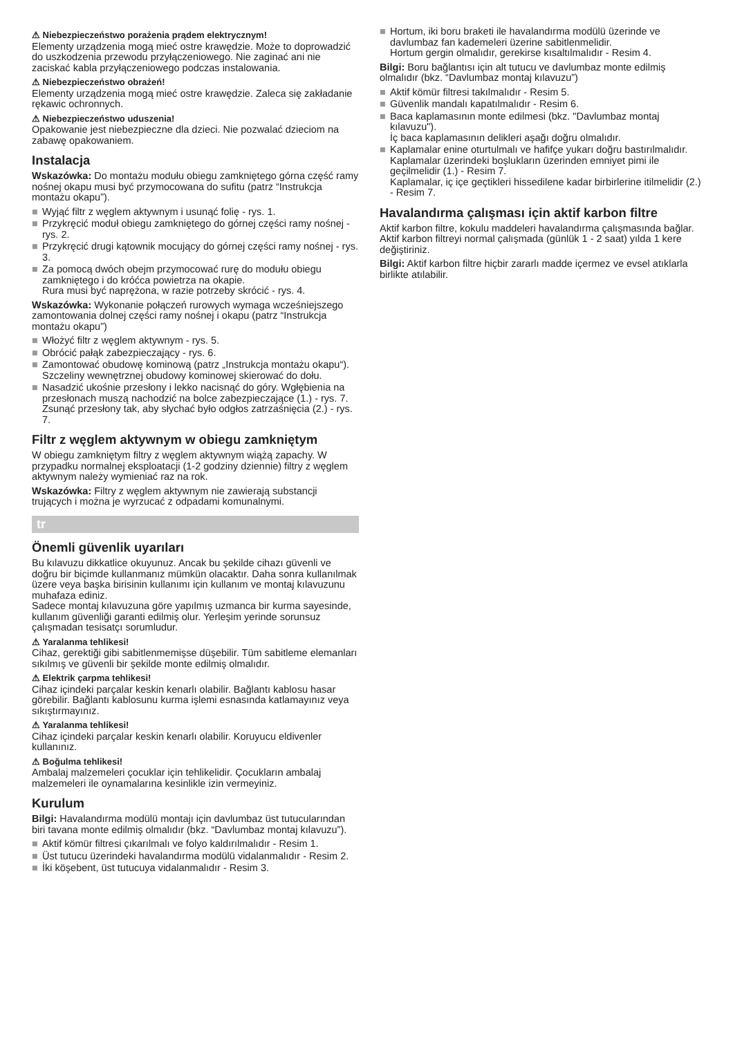⚠ Niebezpieczeństwo porażenia prądem elektrycznym!
Elementy urządzenia mogą mieć ostre krawędzie. Może to doprowadzić do uszkodzenia przewodu przyłączeniowego. Nie zaginać ani nie zaciskać kabla przyłączeniowego podczas instalowania.
⚠ Niebezpieczeństwo obrażeń!
Elementy urządzenia mogą mieć ostre krawędzie. Zaleca się zakładanie rękawic ochronnych.
⚠ Niebezpieczeństwo uduszenia!
Opakowanie jest niebezpieczne dla dzieci. Nie pozwalać dzieciom na zabawę opakowaniem.
Instalacja
Wskazówka: Do montażu modułu obiegu zamkniętego górna część ramy nośnej okapu musi być przymocowana do sufitu (patrz “Instrukcja montażu okapu”).
■ Wyjąć filtr z węglem aktywnym i usunąć folię - rys. 1.
■ Przykręcić moduł obiegu zamkniętego do górnej części ramy nośnej - rys. 2.
■ Przykręcić drugi kątownik mocujący do górnej części ramy nośnej - rys. 3.
■ Za pomocą dwóch obejm przymocować rurę do modułu obiegu zamkniętego i do króćca powietrza na okapie.
Rura musi być naprężona, w razie potrzeby skrócić - rys. 4.
Wskazówka: Wykonanie połączeń rurowych wymaga wcześniejszego zamontowania dolnej części ramy nośnej i okapu (patrz “Instrukcja montażu okapu”)
■ Włożyć filtr z węglem aktywnym - rys. 5.
■ Obrócić pałąk zabezpieczający - rys. 6.
■ Zamontować obudowę kominową (patrz „Instrukcja montażu okapu“).
Szczeliny wewnętrznej obudowy kominowej skierować do dołu.
■ Nasadzić ukośnie przesłony i lekko nacisnąć do góry. Wgłębienia na przesłonach muszą nachodzić na bolce zabezpieczające (1.) - rys. 7.
Zsunąć przesłony tak, aby słychać było odgłos zatrzaśnięcia (2.) - rys. 7.
Filtr z węglem aktywnym w obiegu zamkniętym
W obiegu zamkniętym filtry z węglem aktywnym wiążą zapachy. W przypadku normalnej eksploatacji (1-2 godziny dziennie) filtry z węglem aktywnym należy wymieniać raz na rok.
Wskazówka: Filtry z węglem aktywnym nie zawierają substancji trujących i można je wyrzucać z odpadami komunalnymi.
tr
Önemli güvenlik uyarıları
Bu kılavuzu dikkatlice okuyunuz. Ancak bu şekilde cihazı güvenli ve doğru bir biçimde kullanmanız mümkün olacaktır. Daha sonra kullanılmak üzere veya başka birisinin kullanımı için kullanım ve montaj kılavuzunu muhafaza ediniz.
Sadece montaj kılavuzuna göre yapılmış uzmanca bir kurma sayesinde, kullanım güvenliği garanti edilmiş olur. Yerleşim yerinde sorunsuz çalışmadan tesisatçı sorumludur.
⚠ Yaralanma tehlikesi!
Cihaz, gerektiği gibi sabitlenmemişse düşebilir. Tüm sabitleme elemanları sıkılmış ve güvenli bir şekilde monte edilmiş olmalıdır.
⚠ Elektrik çarpma tehlikesi!
Cihaz içindeki parçalar keskin kenarlı olabilir. Bağlantı kablosu hasar görebilir. Bağlantı kablosunu kurma işlemi esnasında katlamayınız veya sıkıştırmayınız.
⚠ Yaralanma tehlikesi!
Cihaz içindeki parçalar keskin kenarlı olabilir. Koruyucu eldivenler kullanınız.
⚠ Boğulma tehlikesi!
Ambalaj malzemeleri çocuklar için tehlikelidir. Çocukların ambalaj malzemeleri ile oynamalarına kesinlikle izin vermeyiniz.
Kurulum
Bilgi: Havalandırma modülü montajı için davlumbaz üst tutucularından biri tavana monte edilmiş olmalıdır (bkz. “Davlumbaz montaj kılavuzu”).
■ Aktif kömür filtresi çıkarılmalı ve folyo kaldırılmalıdır - Resim 1.
■ Üst tutucu üzerindeki havalandırma modülü vidalanmalıdır - Resim 2.
■ İki köşebent, üst tutucuya vidalanmalıdır - Resim 3.
■ Hortum, iki boru braketi ile havalandırma modülü üzerinde ve davlumbaz fan kademeleri üzerine sabitlenmelidir.
Hortum gergin olmalıdır, gerekirse kısaltılmalıdır - Resim 4.
Bilgi: Boru bağlantısı için alt tutucu ve davlumbaz monte edilmiş olmalıdır (bkz. “Davlumbaz montaj kılavuzu”)
■ Aktif kömür filtresi takılmalıdır - Resim 5.
■ Güvenlik mandalı kapatılmalıdır - Resim 6.
■ Baca kaplamasının monte edilmesi (bkz. "Davlumbaz montaj kılavuzu").
İç baca kaplamasının delikleri aşağı doğru olmalıdır.
■ Kaplamalar enine oturtulmalı ve hafifçe yukarı doğru bastırılmalıdır. Kaplamalar üzerindeki boşlukların üzerinden emniyet pimi ile geçilmelidir (1.) - Resim 7.
Kaplamalar, iç içe geçtikleri hissedilene kadar birbirlerine itilmelidir (2.) - Resim 7.
Havalandırma çalışması için aktif karbon filtre
Aktif karbon filtre, kokulu maddeleri havalandırma çalışmasında bağlar. Aktif karbon filtreyi normal çalışmada (günlük 1 - 2 saat) yılda 1 kere değiştiriniz.
Bilgi: Aktif karbon filtre hiçbir zararlı madde içermez ve evsel atıklarla birlikte atılabilir.